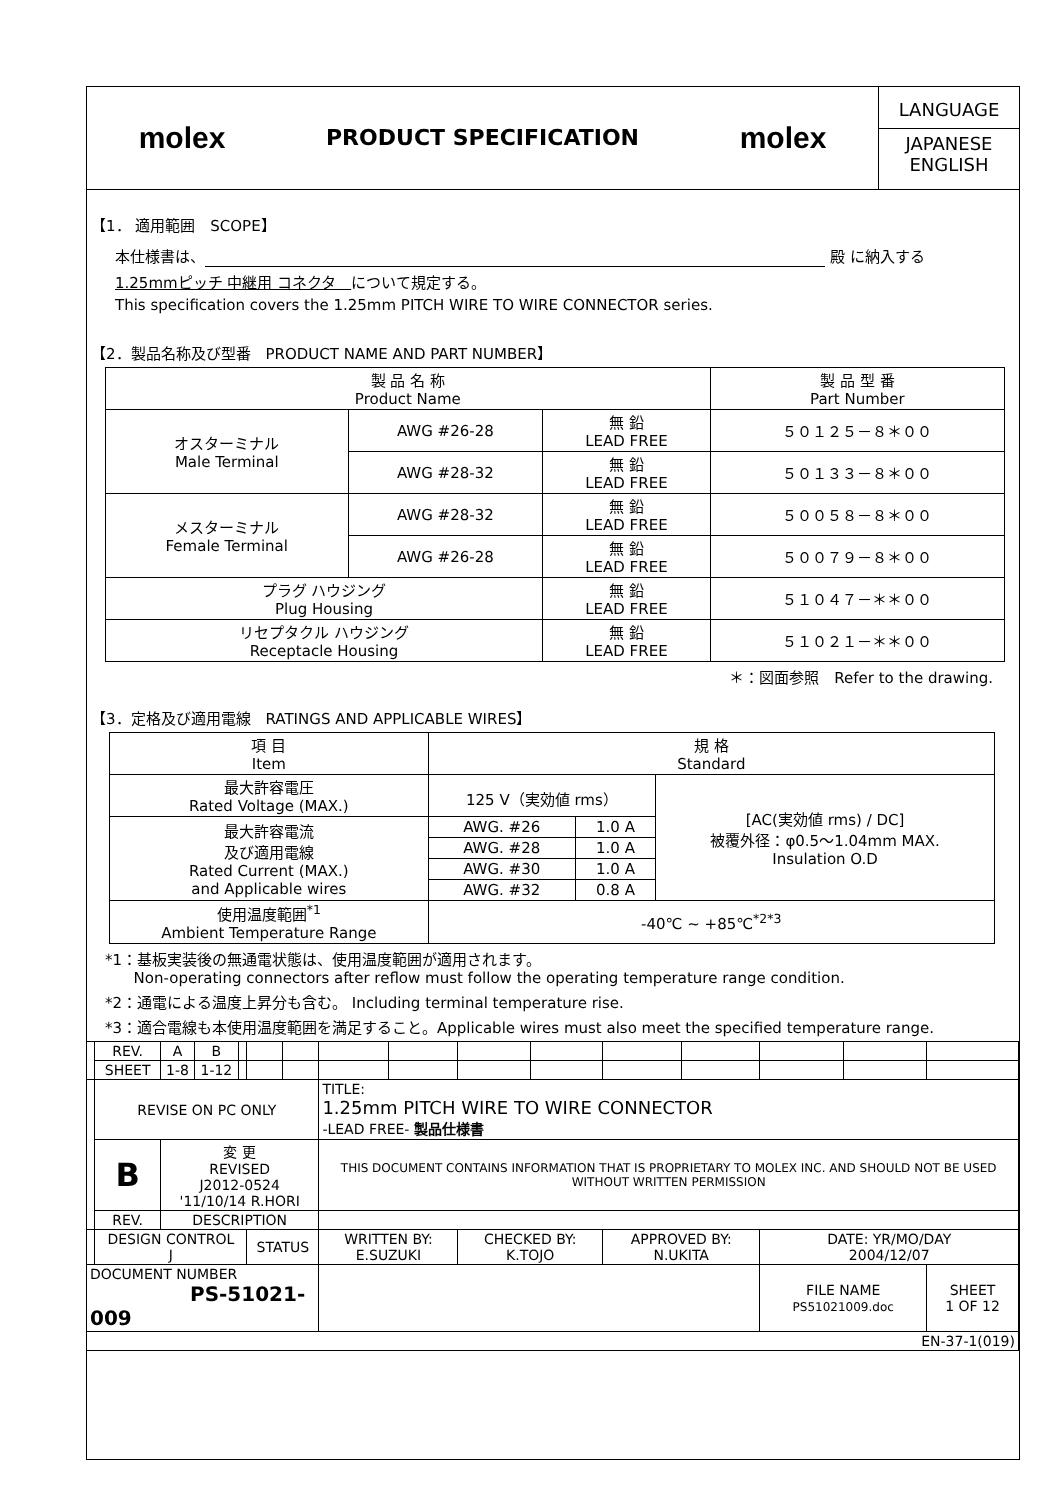molex
PRODUCT SPECIFICATION
molex
LANGUAGE
JAPANESE
ENGLISH
【1． 適用範囲　SCOPE】
本仕様書は、 殿 に納入する
1.25mmピッチ 中継用 コネクタ　について規定する。
This specification covers the 1.25mm PITCH WIRE TO WIRE CONNECTOR series.
【2．製品名称及び型番　PRODUCT NAME AND PART NUMBER】
| 製 品 名 称 Product Name | | | 製 品 型 番 Part Number |
| --- | --- | --- | --- |
| オスターミナル Male Terminal | AWG #26-28 | 無 鉛 LEAD FREE | ５０１２５－８＊００ |
| | AWG #28-32 | 無 鉛 LEAD FREE | ５０１３３－８＊００ |
| メスターミナル Female Terminal | AWG #28-32 | 無 鉛 LEAD FREE | ５００５８－８＊００ |
| | AWG #26-28 | 無 鉛 LEAD FREE | ５００７９－８＊００ |
| プラグ ハウジング Plug Housing | | 無 鉛 LEAD FREE | ５１０４７－＊＊００ |
| リセプタクル ハウジング Receptacle Housing | | 無 鉛 LEAD FREE | ５１０２１－＊＊００ |
＊：図面参照　Refer to the drawing.
【3．定格及び適用電線　RATINGS AND APPLICABLE WIRES】
| 項 目 Item | 規 格 Standard | | |
| --- | --- | --- | --- |
| 最大許容電圧 Rated Voltage (MAX.) | 125 V（実効値 rms） | | [AC(実効値 rms) / DC] 被覆外径：φ0.5～1.04mm MAX. Insulation O.D |
| 最大許容電流 及び適用電線 Rated Current (MAX.) and Applicable wires | AWG. #26 | 1.0 A | |
| | AWG. #28 | 1.0 A | |
| | AWG. #30 | 1.0 A | |
| | AWG. #32 | 0.8 A | |
| 使用温度範囲<sup>*1</sup> Ambient Temperature Range | -40℃ ~ +85℃<sup>*2*3</sup> | | |
*1：基板実装後の無通電状態は、使用温度範囲が適用されます。
Non-operating connectors after reflow must follow the operating temperature range condition.
*2：通電による温度上昇分も含む。 Including terminal temperature rise.
*3：適合電線も本使用温度範囲を満足すること。Applicable wires must also meet the specified temperature range.
| | REV. | A | B | | | | | | | | | | | | |
| | SHEET | 1-8 | 1-12 | | | | | | | | | | | | |
| | REVISE ON PC ONLY | | | | | | TITLE: 1.25mm PITCH WIRE TO WIRE CONNECTOR -LEAD FREE- 製品仕様書 | | | | | | | | |
| | B | 変 更 REVISED J2012-0524 '11/10/14 R.HORI | | | | | | | | | | | | | |
| | | | | | | | THIS DOCUMENT CONTAINS INFORMATION THAT IS PROPRIETARY TO MOLEX INC. AND SHOULD NOT BE USED WITHOUT WRITTEN PERMISSION | | | | | | | | |
| | REV. | DESCRIPTION | | | | | | | | | | | | | |
| | DESIGN CONTROL J | | | | STATUS | | WRITTEN BY: E.SUZUKI | | CHECKED BY: K.TOJO | | APPROVED BY: N.UKITA | | DATE: YR/MO/DAY 2004/12/07 | | |
| DOCUMENT NUMBER PS-51021-009 | | | | | | | | | | | | | FILE NAME PS51021009.doc | | SHEET 1 OF 12 |
| EN-37-1(019) | | | | | | | | | | | | | | | |